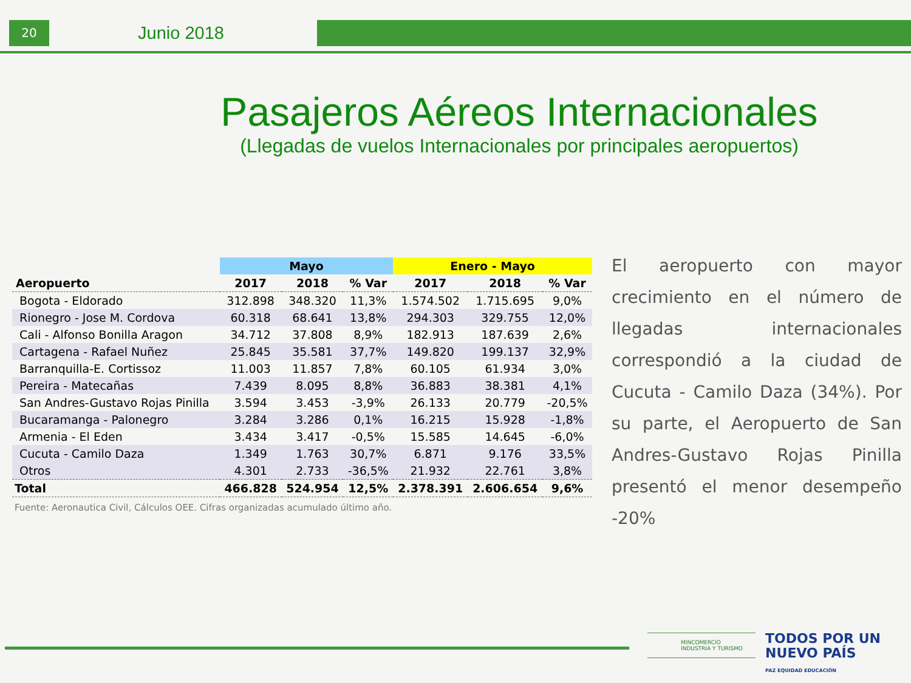20 Junio 2018
Pasajeros Aéreos Internacionales
(Llegadas de vuelos Internacionales por principales aeropuertos)
| | Mayo | | | Enero - Mayo | | |
| --- | --- | --- | --- | --- | --- | --- |
| Aeropuerto | 2017 | 2018 | % Var | 2017 | 2018 | % Var |
| Bogota - Eldorado | 312.898 | 348.320 | 11,3% | 1.574.502 | 1.715.695 | 9,0% |
| Rionegro - Jose M. Cordova | 60.318 | 68.641 | 13,8% | 294.303 | 329.755 | 12,0% |
| Cali - Alfonso Bonilla Aragon | 34.712 | 37.808 | 8,9% | 182.913 | 187.639 | 2,6% |
| Cartagena - Rafael Nuñez | 25.845 | 35.581 | 37,7% | 149.820 | 199.137 | 32,9% |
| Barranquilla-E. Cortissoz | 11.003 | 11.857 | 7,8% | 60.105 | 61.934 | 3,0% |
| Pereira - Matecañas | 7.439 | 8.095 | 8,8% | 36.883 | 38.381 | 4,1% |
| San Andres-Gustavo Rojas Pinilla | 3.594 | 3.453 | -3,9% | 26.133 | 20.779 | -20,5% |
| Bucaramanga - Palonegro | 3.284 | 3.286 | 0,1% | 16.215 | 15.928 | -1,8% |
| Armenia - El Eden | 3.434 | 3.417 | -0,5% | 15.585 | 14.645 | -6,0% |
| Cucuta - Camilo Daza | 1.349 | 1.763 | 30,7% | 6.871 | 9.176 | 33,5% |
| Otros | 4.301 | 2.733 | -36,5% | 21.932 | 22.761 | 3,8% |
| Total | 466.828 | 524.954 | 12,5% | 2.378.391 | 2.606.654 | 9,6% |
Fuente: Aeronautica Civil, Cálculos OEE. Cifras organizadas acumulado último año.
El aeropuerto con mayor crecimiento en el número de llegadas internacionales correspondió a la ciudad de Cucuta - Camilo Daza (34%). Por su parte, el Aeropuerto de San Andres-Gustavo Rojas Pinilla presentó el menor desempeño -20%
MINCOMERCIO
INDUSTRIA Y TURISMO
TODOS POR UN
NUEVO PAÍS
PAZ EQUIDAD EDUCACIÓN